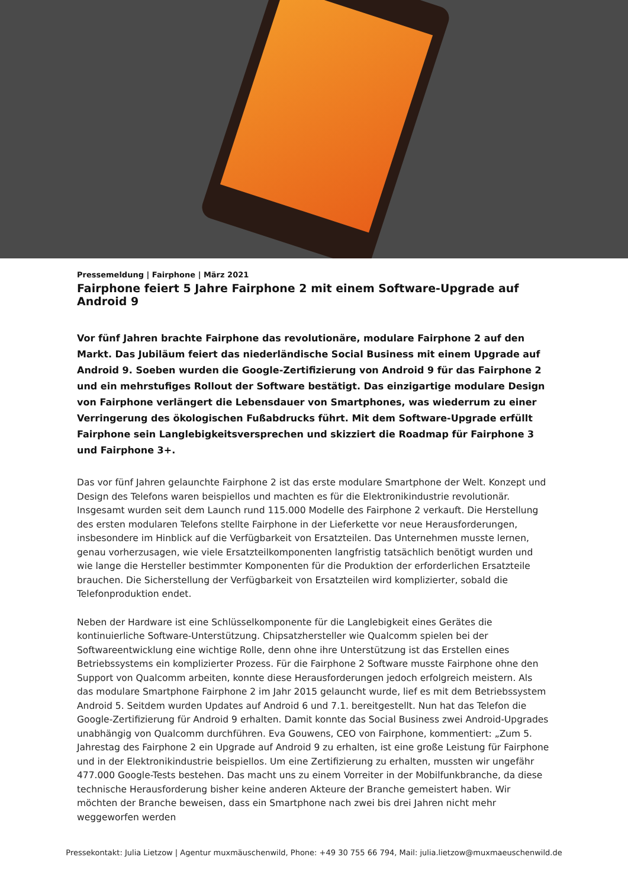Pressemeldung | Fairphone | März 2021
Fairphone feiert 5 Jahre Fairphone 2 mit einem Software-Upgrade auf Android 9
Vor fünf Jahren brachte Fairphone das revolutionäre, modulare Fairphone 2 auf den Markt. Das Jubiläum feiert das niederländische Social Business mit einem Upgrade auf Android 9. Soeben wurden die Google-Zertifizierung von Android 9 für das Fairphone 2 und ein mehrstufiges Rollout der Software bestätigt. Das einzigartige modulare Design von Fairphone verlängert die Lebensdauer von Smartphones, was wiederrum zu einer Verringerung des ökologischen Fußabdrucks führt. Mit dem Software-Upgrade erfüllt Fairphone sein Langlebigkeitsversprechen und skizziert die Roadmap für Fairphone 3 und Fairphone 3+.
Das vor fünf Jahren gelaunchte Fairphone 2 ist das erste modulare Smartphone der Welt. Konzept und Design des Telefons waren beispiellos und machten es für die Elektronikindustrie revolutionär. Insgesamt wurden seit dem Launch rund 115.000 Modelle des Fairphone 2 verkauft. Die Herstellung des ersten modularen Telefons stellte Fairphone in der Lieferkette vor neue Herausforderungen, insbesondere im Hinblick auf die Verfügbarkeit von Ersatzteilen. Das Unternehmen musste lernen, genau vorherzusagen, wie viele Ersatzteilkomponenten langfristig tatsächlich benötigt wurden und wie lange die Hersteller bestimmter Komponenten für die Produktion der erforderlichen Ersatzteile brauchen. Die Sicherstellung der Verfügbarkeit von Ersatzteilen wird komplizierter, sobald die Telefonproduktion endet.
Neben der Hardware ist eine Schlüsselkomponente für die Langlebigkeit eines Gerätes die kontinuierliche Software-Unterstützung. Chipsatzhersteller wie Qualcomm spielen bei der Softwareentwicklung eine wichtige Rolle, denn ohne ihre Unterstützung ist das Erstellen eines Betriebssystems ein komplizierter Prozess. Für die Fairphone 2 Software musste Fairphone ohne den Support von Qualcomm arbeiten, konnte diese Herausforderungen jedoch erfolgreich meistern. Als das modulare Smartphone Fairphone 2 im Jahr 2015 gelauncht wurde, lief es mit dem Betriebssystem Android 5. Seitdem wurden Updates auf Android 6 und 7.1. bereitgestellt. Nun hat das Telefon die Google-Zertifizierung für Android 9 erhalten. Damit konnte das Social Business zwei Android-Upgrades unabhängig von Qualcomm durchführen. Eva Gouwens, CEO von Fairphone, kommentiert: „Zum 5. Jahrestag des Fairphone 2 ein Upgrade auf Android 9 zu erhalten, ist eine große Leistung für Fairphone und in der Elektronikindustrie beispiellos. Um eine Zertifizierung zu erhalten, mussten wir ungefähr 477.000 Google-Tests bestehen. Das macht uns zu einem Vorreiter in der Mobilfunkbranche, da diese technische Herausforderung bisher keine anderen Akteure der Branche gemeistert haben. Wir möchten der Branche beweisen, dass ein Smartphone nach zwei bis drei Jahren nicht mehr weggeworfen werden
Pressekontakt: Julia Lietzow | Agentur muxmäuschenwild, Phone: +49 30 755 66 794, Mail: julia.lietzow@muxmaeuschenwild.de